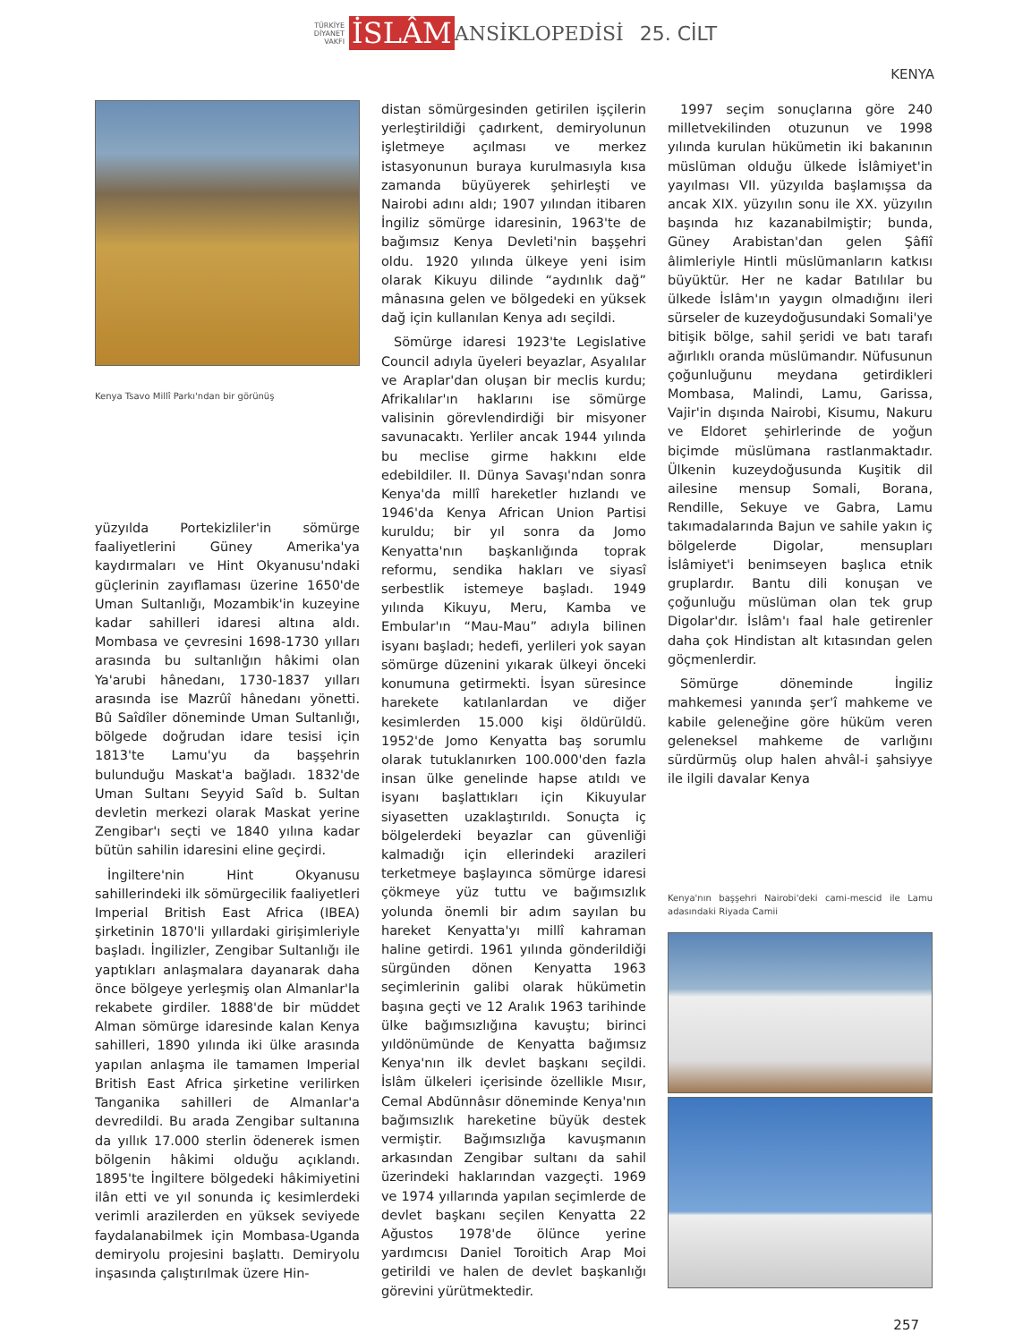TÜRKİYE
DİYANET
VAKFI İSLÂM ANSİKLOPEDİSİ 25. CİLT
KENYA
Kenya Tsavo Millî Parkı'ndan bir görünüş
yüzyılda Portekizliler'in sömürge faaliyetlerini Güney Amerika'ya kaydırmaları ve Hint Okyanusu'ndaki güçlerinin zayıflaması üzerine 1650'de Uman Sultanlığı, Mozambik'in kuzeyine kadar sahilleri idaresi altına aldı. Mombasa ve çevresini 1698-1730 yılları arasında bu sultanlığın hâkimi olan Ya'arubi hânedanı, 1730-1837 yılları arasında ise Mazrûî hânedanı yönetti. Bû Saîdîler döneminde Uman Sultanlığı, bölgede doğrudan idare tesisi için 1813'te Lamu'yu da başşehrin bulunduğu Maskat'a bağladı. 1832'de Uman Sultanı Seyyid Saîd b. Sultan devletin merkezi olarak Maskat yerine Zengibar'ı seçti ve 1840 yılına kadar bütün sahilin idaresini eline geçirdi.
İngiltere'nin Hint Okyanusu sahillerindeki ilk sömürgecilik faaliyetleri Imperial British East Africa (IBEA) şirketinin 1870'li yıllardaki girişimleriyle başladı. İngilizler, Zengibar Sultanlığı ile yaptıkları anlaşmalara dayanarak daha önce bölgeye yerleşmiş olan Almanlar'la rekabete girdiler. 1888'de bir müddet Alman sömürge idaresinde kalan Kenya sahilleri, 1890 yılında iki ülke arasında yapılan anlaşma ile tamamen Imperial British East Africa şirketine verilirken Tanganika sahilleri de Almanlar'a devredildi. Bu arada Zengibar sultanına da yıllık 17.000 sterlin ödenerek ismen bölgenin hâkimi olduğu açıklandı. 1895'te İngiltere bölgedeki hâkimiyetini ilân etti ve yıl sonunda iç kesimlerdeki verimli arazilerden en yüksek seviyede faydalanabilmek için Mombasa-Uganda demiryolu projesini başlattı. Demiryolu inşasında çalıştırılmak üzere Hin-
distan sömürgesinden getirilen işçilerin yerleştirildiği çadırkent, demiryolunun işletmeye açılması ve merkez istasyonunun buraya kurulmasıyla kısa zamanda büyüyerek şehirleşti ve Nairobi adını aldı; 1907 yılından itibaren İngiliz sömürge idaresinin, 1963'te de bağımsız Kenya Devleti'nin başşehri oldu. 1920 yılında ülkeye yeni isim olarak Kikuyu dilinde “aydınlık dağ” mânasına gelen ve bölgedeki en yüksek dağ için kullanılan Kenya adı seçildi.
Sömürge idaresi 1923'te Legislative Council adıyla üyeleri beyazlar, Asyalılar ve Araplar'dan oluşan bir meclis kurdu; Afrikalılar'ın haklarını ise sömürge valisinin görevlendirdiği bir misyoner savunacaktı. Yerliler ancak 1944 yılında bu meclise girme hakkını elde edebildiler. II. Dünya Savaşı'ndan sonra Kenya'da millî hareketler hızlandı ve 1946'da Kenya African Union Partisi kuruldu; bir yıl sonra da Jomo Kenyatta'nın başkanlığında toprak reformu, sendika hakları ve siyasî serbestlik istemeye başladı. 1949 yılında Kikuyu, Meru, Kamba ve Embular'ın “Mau-Mau” adıyla bilinen isyanı başladı; hedefi, yerlileri yok sayan sömürge düzenini yıkarak ülkeyi önceki konumuna getirmekti. İsyan süresince harekete katılanlardan ve diğer kesimlerden 15.000 kişi öldürüldü. 1952'de Jomo Kenyatta baş sorumlu olarak tutuklanırken 100.000'den fazla insan ülke genelinde hapse atıldı ve isyanı başlattıkları için Kikuyular siyasetten uzaklaştırıldı. Sonuçta iç bölgelerdeki beyazlar can güvenliği kalmadığı için ellerindeki arazileri terketmeye başlayınca sömürge idaresi çökmeye yüz tuttu ve bağımsızlık yolunda önemli bir adım sayılan bu hareket Kenyatta'yı millî kahraman haline getirdi. 1961 yılında gönderildiği sürgünden dönen Kenyatta 1963 seçimlerinin galibi olarak hükümetin başına geçti ve 12 Aralık 1963 tarihinde ülke bağımsızlığına kavuştu; birinci yıldönümünde de Kenyatta bağımsız Kenya'nın ilk devlet başkanı seçildi. İslâm ülkeleri içerisinde özellikle Mısır, Cemal Abdünnâsır döneminde Kenya'nın bağımsızlık hareketine büyük destek vermiştir. Bağımsızlığa kavuşmanın arkasından Zengibar sultanı da sahil üzerindeki haklarından vazgeçti. 1969 ve 1974 yıllarında yapılan seçimlerde de devlet başkanı seçilen Kenyatta 22 Ağustos 1978'de ölünce yerine yardımcısı Daniel Toroitich Arap Moi getirildi ve halen de devlet başkanlığı görevini yürütmektedir.
1997 seçim sonuçlarına göre 240 milletvekilinden otuzunun ve 1998 yılında kurulan hükümetin iki bakanının müslüman olduğu ülkede İslâmiyet'in yayılması VII. yüzyılda başlamışsa da ancak XIX. yüzyılın sonu ile XX. yüzyılın başında hız kazanabilmiştir; bunda, Güney Arabistan'dan gelen Şâfiî âlimleriyle Hintli müslümanların katkısı büyüktür. Her ne kadar Batılılar bu ülkede İslâm'ın yaygın olmadığını ileri sürseler de kuzeydoğusundaki Somali'ye bitişik bölge, sahil şeridi ve batı tarafı ağırlıklı oranda müslümandır. Nüfusunun çoğunluğunu meydana getirdikleri Mombasa, Malindi, Lamu, Garissa, Vajir'in dışında Nairobi, Kisumu, Nakuru ve Eldoret şehirlerinde de yoğun biçimde müslümana rastlanmaktadır. Ülkenin kuzeydoğusunda Kuşitik dil ailesine mensup Somali, Borana, Rendille, Sekuye ve Gabra, Lamu takımadalarında Bajun ve sahile yakın iç bölgelerde Digolar, mensupları İslâmiyet'i benimseyen başlıca etnik gruplardır. Bantu dili konuşan ve çoğunluğu müslüman olan tek grup Digolar'dır. İslâm'ı faal hale getirenler daha çok Hindistan alt kıtasından gelen göçmenlerdir.
Sömürge döneminde İngiliz mahkemesi yanında şer'î mahkeme ve kabile geleneğine göre hüküm veren geleneksel mahkeme de varlığını sürdürmüş olup halen ahvâl-i şahsiyye ile ilgili davalar Kenya
Kenya'nın başşehri Nairobi'deki cami-mescid ile Lamu adasındaki Riyada Camii
257